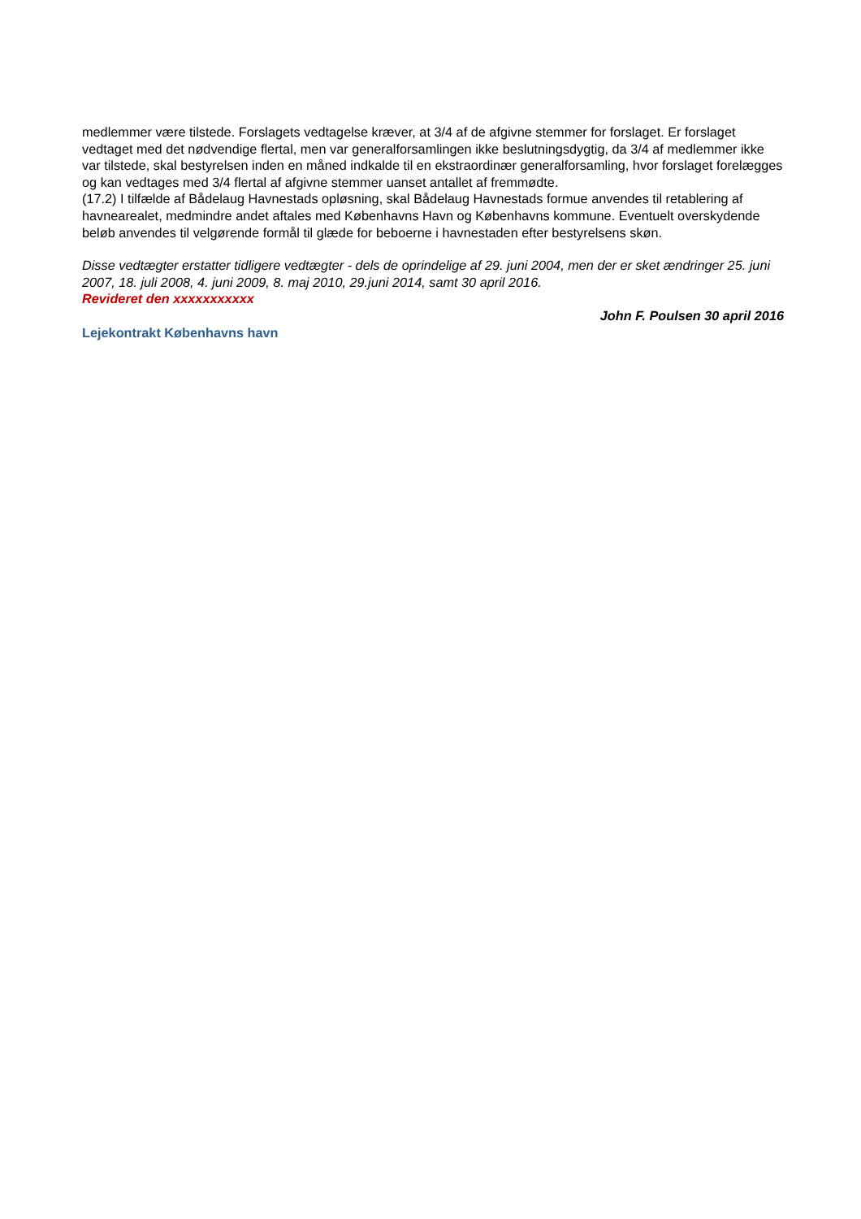medlemmer være tilstede. Forslagets vedtagelse kræver, at 3/4 af de afgivne stemmer for forslaget. Er forslaget vedtaget med det nødvendige flertal, men var generalforsamlingen ikke beslutningsdygtig, da 3/4 af medlemmer ikke var tilstede, skal bestyrelsen inden en måned indkalde til en ekstraordinær generalforsamling, hvor forslaget forelægges og kan vedtages med 3/4 flertal af afgivne stemmer uanset antallet af fremmødte.
(17.2) I tilfælde af Bådelaug Havnestads opløsning, skal Bådelaug Havnestads formue anvendes til retablering af havnearealet, medmindre andet aftales med Københavns Havn og Københavns kommune. Eventuelt overskydende beløb anvendes til velgørende formål til glæde for beboerne i havnestaden efter bestyrelsens skøn.
Disse vedtægter erstatter tidligere vedtægter - dels de oprindelige af 29. juni 2004, men der er sket ændringer 25. juni 2007, 18. juli 2008, 4. juni 2009, 8. maj 2010, 29.juni 2014, samt 30 april 2016.
Revideret den xxxxxxxxxxx
John F. Poulsen 30 april 2016
Lejekontrakt Københavns havn